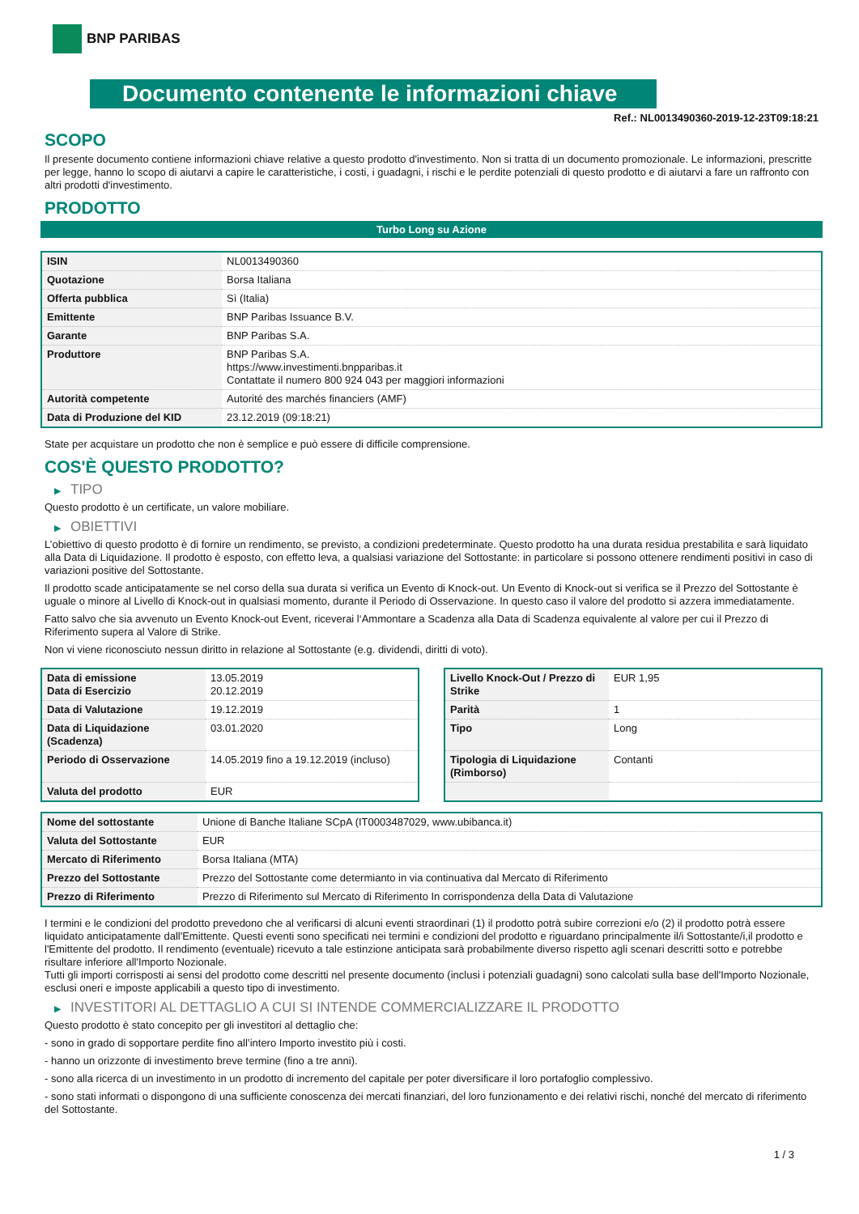BNP PARIBAS
Documento contenente le informazioni chiave
Ref.: NL0013490360-2019-12-23T09:18:21
SCOPO
Il presente documento contiene informazioni chiave relative a questo prodotto d'investimento. Non si tratta di un documento promozionale. Le informazioni, prescritte per legge, hanno lo scopo di aiutarvi a capire le caratteristiche, i costi, i guadagni, i rischi e le perdite potenziali di questo prodotto e di aiutarvi a fare un raffronto con altri prodotti d'investimento.
PRODOTTO
Turbo Long su Azione
| ISIN | NL0013490360 |
| Quotazione | Borsa Italiana |
| Offerta pubblica | Sì (Italia) |
| Emittente | BNP Paribas Issuance B.V. |
| Garante | BNP Paribas S.A. |
| Produttore | BNP Paribas S.A. https://www.investimenti.bnpparibas.it Contattate il numero 800 924 043 per maggiori informazioni |
| Autorità competente | Autorité des marchés financiers (AMF) |
| Data di Produzione del KID | 23.12.2019 (09:18:21) |
State per acquistare un prodotto che non è semplice e può essere di difficile comprensione.
COS'È QUESTO PRODOTTO?
▶ TIPO
Questo prodotto è un certificate, un valore mobiliare.
▶ OBIETTIVI
L’obiettivo di questo prodotto è di fornire un rendimento, se previsto, a condizioni predeterminate. Questo prodotto ha una durata residua prestabilita e sarà liquidato alla Data di Liquidazione. Il prodotto è esposto, con effetto leva, a qualsiasi variazione del Sottostante: in particolare si possono ottenere rendimenti positivi in caso di variazioni positive del Sottostante.
Il prodotto scade anticipatamente se nel corso della sua durata si verifica un Evento di Knock-out. Un Evento di Knock-out si verifica se il Prezzo del Sottostante è uguale o minore al Livello di Knock-out in qualsiasi momento, durante il Periodo di Osservazione. In questo caso il valore del prodotto si azzera immediatamente.
Fatto salvo che sia avvenuto un Evento Knock-out Event, riceverai l‘Ammontare a Scadenza alla Data di Scadenza equivalente al valore per cui il Prezzo di Riferimento supera al Valore di Strike.
Non vi viene riconosciuto nessun diritto in relazione al Sottostante (e.g. dividendi, diritti di voto).
| Data di emissione Data di Esercizio | 13.05.2019 20.12.2019 |
| Data di Valutazione | 19.12.2019 |
| Data di Liquidazione (Scadenza) | 03.01.2020 |
| Periodo di Osservazione | 14.05.2019 fino a 19.12.2019 (incluso) |
| Valuta del prodotto | EUR |
| Livello Knock-Out / Prezzo di Strike | EUR 1,95 |
| Parità | 1 |
| Tipo | Long |
| Tipologia di Liquidazione (Rimborso) | Contanti |
| Nome del sottostante | Unione di Banche Italiane SCpA (IT0003487029, www.ubibanca.it) |
| Valuta del Sottostante | EUR |
| Mercato di Riferimento | Borsa Italiana (MTA) |
| Prezzo del Sottostante | Prezzo del Sottostante come determianto in via continuativa dal Mercato di Riferimento |
| Prezzo di Riferimento | Prezzo di Riferimento sul Mercato di Riferimento In corrispondenza della Data di Valutazione |
I termini e le condizioni del prodotto prevedono che al verificarsi di alcuni eventi straordinari (1) il prodotto potrà subire correzioni e/o (2) il prodotto potrà essere liquidato anticipatamente dall'Emittente. Questi eventi sono specificati nei termini e condizioni del prodotto e riguardano principalmente il/i Sottostante/i,il prodotto e l'Emittente del prodotto. Il rendimento (eventuale) ricevuto a tale estinzione anticipata sarà probabilmente diverso rispetto agli scenari descritti sotto e potrebbe risultare inferiore all'Importo Nozionale.
Tutti gli importi corrisposti ai sensi del prodotto come descritti nel presente documento (inclusi i potenziali guadagni) sono calcolati sulla base dell'Importo Nozionale, esclusi oneri e imposte applicabili a questo tipo di investimento.
▶ INVESTITORI AL DETTAGLIO A CUI SI INTENDE COMMERCIALIZZARE IL PRODOTTO
Questo prodotto è stato concepito per gli investitori al dettaglio che:
- sono in grado di sopportare perdite fino all’intero Importo investito più i costi.
- hanno un orizzonte di investimento breve termine (fino a tre anni).
- sono alla ricerca di un investimento in un prodotto di incremento del capitale per poter diversificare il loro portafoglio complessivo.
- sono stati informati o dispongono di una sufficiente conoscenza dei mercati finanziari, del loro funzionamento e dei relativi rischi, nonché del mercato di riferimento del Sottostante.
1 / 3